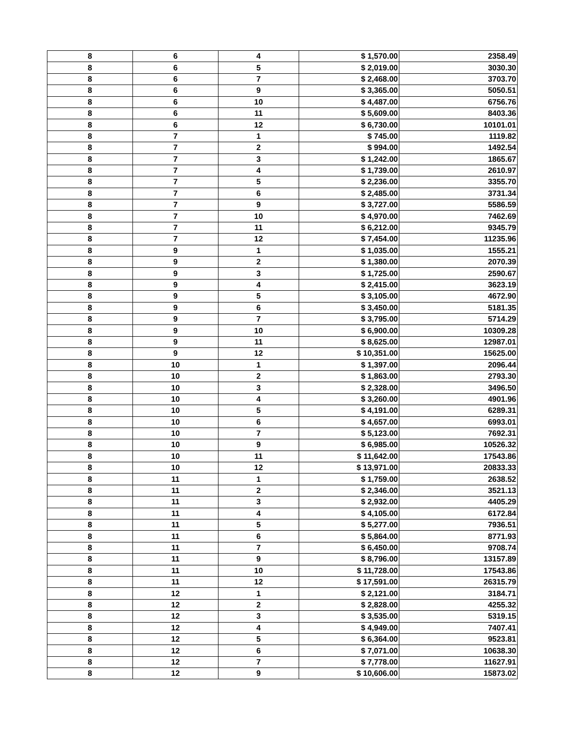| 8 | 6 | 4 | $ 1,570.00 | 2358.49 |
| 8 | 6 | 5 | $ 2,019.00 | 3030.30 |
| 8 | 6 | 7 | $ 2,468.00 | 3703.70 |
| 8 | 6 | 9 | $ 3,365.00 | 5050.51 |
| 8 | 6 | 10 | $ 4,487.00 | 6756.76 |
| 8 | 6 | 11 | $ 5,609.00 | 8403.36 |
| 8 | 6 | 12 | $ 6,730.00 | 10101.01 |
| 8 | 7 | 1 | $ 745.00 | 1119.82 |
| 8 | 7 | 2 | $ 994.00 | 1492.54 |
| 8 | 7 | 3 | $ 1,242.00 | 1865.67 |
| 8 | 7 | 4 | $ 1,739.00 | 2610.97 |
| 8 | 7 | 5 | $ 2,236.00 | 3355.70 |
| 8 | 7 | 6 | $ 2,485.00 | 3731.34 |
| 8 | 7 | 9 | $ 3,727.00 | 5586.59 |
| 8 | 7 | 10 | $ 4,970.00 | 7462.69 |
| 8 | 7 | 11 | $ 6,212.00 | 9345.79 |
| 8 | 7 | 12 | $ 7,454.00 | 11235.96 |
| 8 | 9 | 1 | $ 1,035.00 | 1555.21 |
| 8 | 9 | 2 | $ 1,380.00 | 2070.39 |
| 8 | 9 | 3 | $ 1,725.00 | 2590.67 |
| 8 | 9 | 4 | $ 2,415.00 | 3623.19 |
| 8 | 9 | 5 | $ 3,105.00 | 4672.90 |
| 8 | 9 | 6 | $ 3,450.00 | 5181.35 |
| 8 | 9 | 7 | $ 3,795.00 | 5714.29 |
| 8 | 9 | 10 | $ 6,900.00 | 10309.28 |
| 8 | 9 | 11 | $ 8,625.00 | 12987.01 |
| 8 | 9 | 12 | $ 10,351.00 | 15625.00 |
| 8 | 10 | 1 | $ 1,397.00 | 2096.44 |
| 8 | 10 | 2 | $ 1,863.00 | 2793.30 |
| 8 | 10 | 3 | $ 2,328.00 | 3496.50 |
| 8 | 10 | 4 | $ 3,260.00 | 4901.96 |
| 8 | 10 | 5 | $ 4,191.00 | 6289.31 |
| 8 | 10 | 6 | $ 4,657.00 | 6993.01 |
| 8 | 10 | 7 | $ 5,123.00 | 7692.31 |
| 8 | 10 | 9 | $ 6,985.00 | 10526.32 |
| 8 | 10 | 11 | $ 11,642.00 | 17543.86 |
| 8 | 10 | 12 | $ 13,971.00 | 20833.33 |
| 8 | 11 | 1 | $ 1,759.00 | 2638.52 |
| 8 | 11 | 2 | $ 2,346.00 | 3521.13 |
| 8 | 11 | 3 | $ 2,932.00 | 4405.29 |
| 8 | 11 | 4 | $ 4,105.00 | 6172.84 |
| 8 | 11 | 5 | $ 5,277.00 | 7936.51 |
| 8 | 11 | 6 | $ 5,864.00 | 8771.93 |
| 8 | 11 | 7 | $ 6,450.00 | 9708.74 |
| 8 | 11 | 9 | $ 8,796.00 | 13157.89 |
| 8 | 11 | 10 | $ 11,728.00 | 17543.86 |
| 8 | 11 | 12 | $ 17,591.00 | 26315.79 |
| 8 | 12 | 1 | $ 2,121.00 | 3184.71 |
| 8 | 12 | 2 | $ 2,828.00 | 4255.32 |
| 8 | 12 | 3 | $ 3,535.00 | 5319.15 |
| 8 | 12 | 4 | $ 4,949.00 | 7407.41 |
| 8 | 12 | 5 | $ 6,364.00 | 9523.81 |
| 8 | 12 | 6 | $ 7,071.00 | 10638.30 |
| 8 | 12 | 7 | $ 7,778.00 | 11627.91 |
| 8 | 12 | 9 | $ 10,606.00 | 15873.02 |